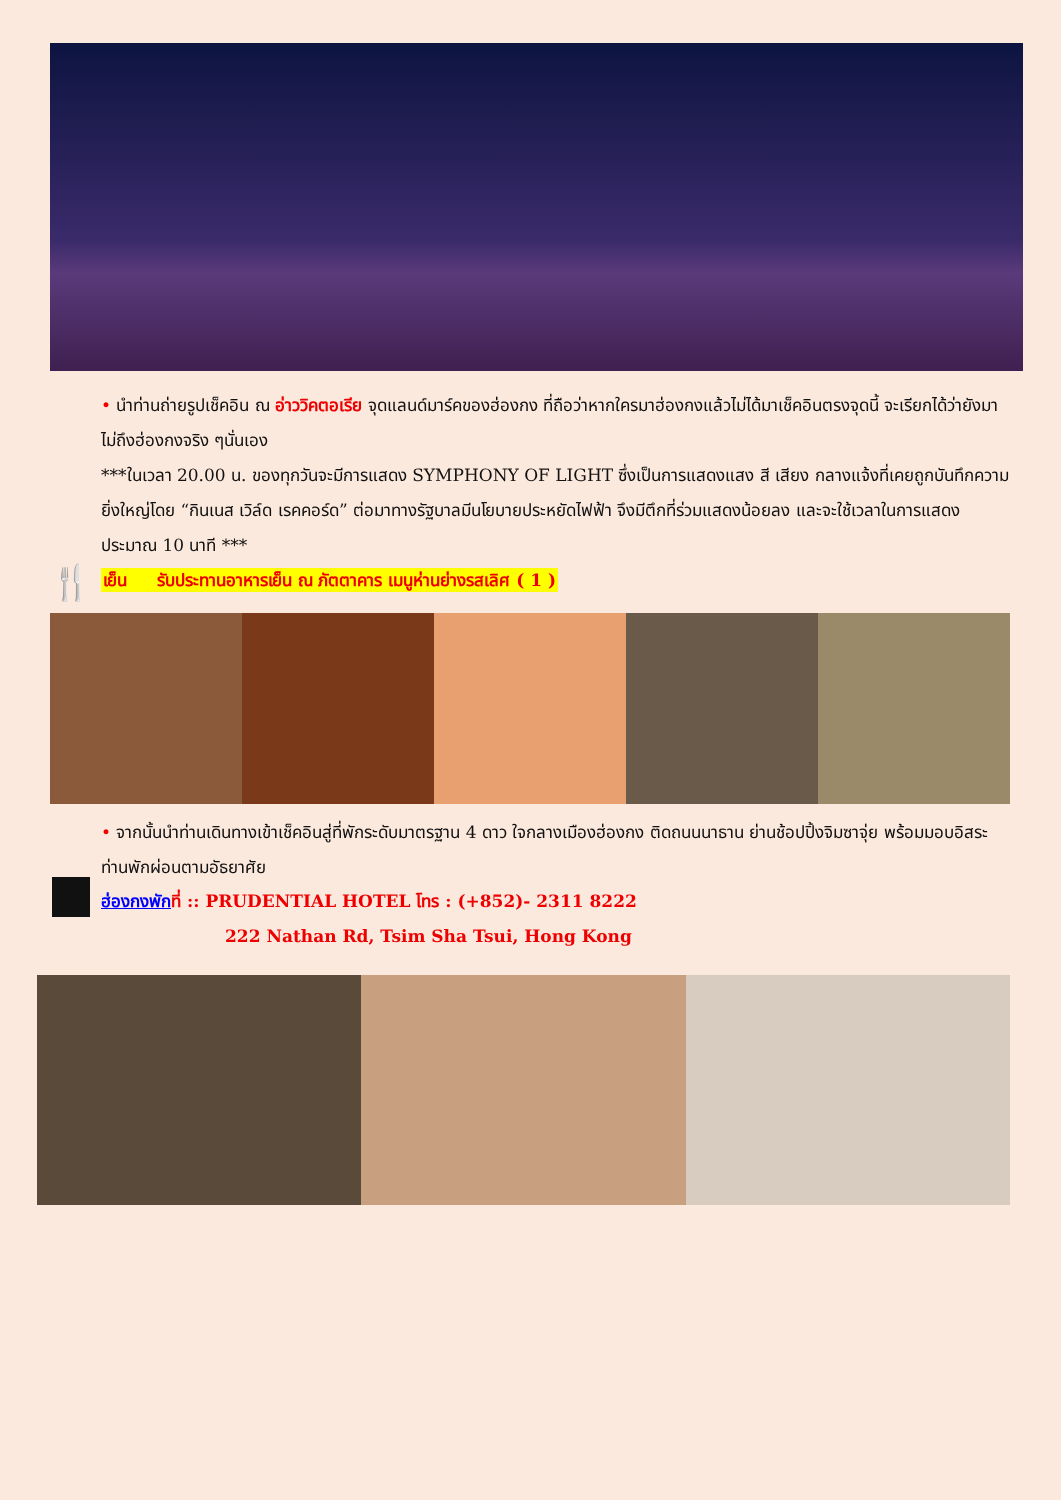• นำท่านถ่ายรูปเช็คอิน ณ อ่าววิคตอเรีย จุดแลนด์มาร์คของฮ่องกง ที่ถือว่าหากใครมาฮ่องกงแล้วไม่ได้มาเช็คอินตรงจุดนี้ จะเรียกได้ว่ายังมาไม่ถึงฮ่องกงจริง ๆนั่นเอง
***ในเวลา 20.00 น. ของทุกวันจะมีการแสดง SYMPHONY OF LIGHT ซึ่งเป็นการแสดงแสง สี เสียง กลางแจ้งที่เคยถูกบันทึกความยิ่งใหญ่โดย “กินเนส เวิล์ด เรคคอร์ด” ต่อมาทางรัฐบาลมีนโยบายประหยัดไฟฟ้า จึงมีตึกที่ร่วมแสดงน้อยลง และจะใช้เวลาในการแสดงประมาณ 10 นาที ***
🍴 เย็น รับประทานอาหารเย็น ณ ภัตตาคาร เมนูห่านย่างรสเลิศ ( 1 )
• จากนั้นนำท่านเดินทางเข้าเช็คอินสู่ที่พักระดับมาตรฐาน 4 ดาว ใจกลางเมืองฮ่องกง ติดถนนนาธาน ย่านช้อปปิ้งจิมซาจุ่ย พร้อมมอบอิสระท่านพักผ่อนตามอัธยาศัย
ฮ่องกงพัก ที่ :: PRUDENTIAL HOTEL โทร : (+852)- 2311 8222
222 Nathan Rd, Tsim Sha Tsui, Hong Kong